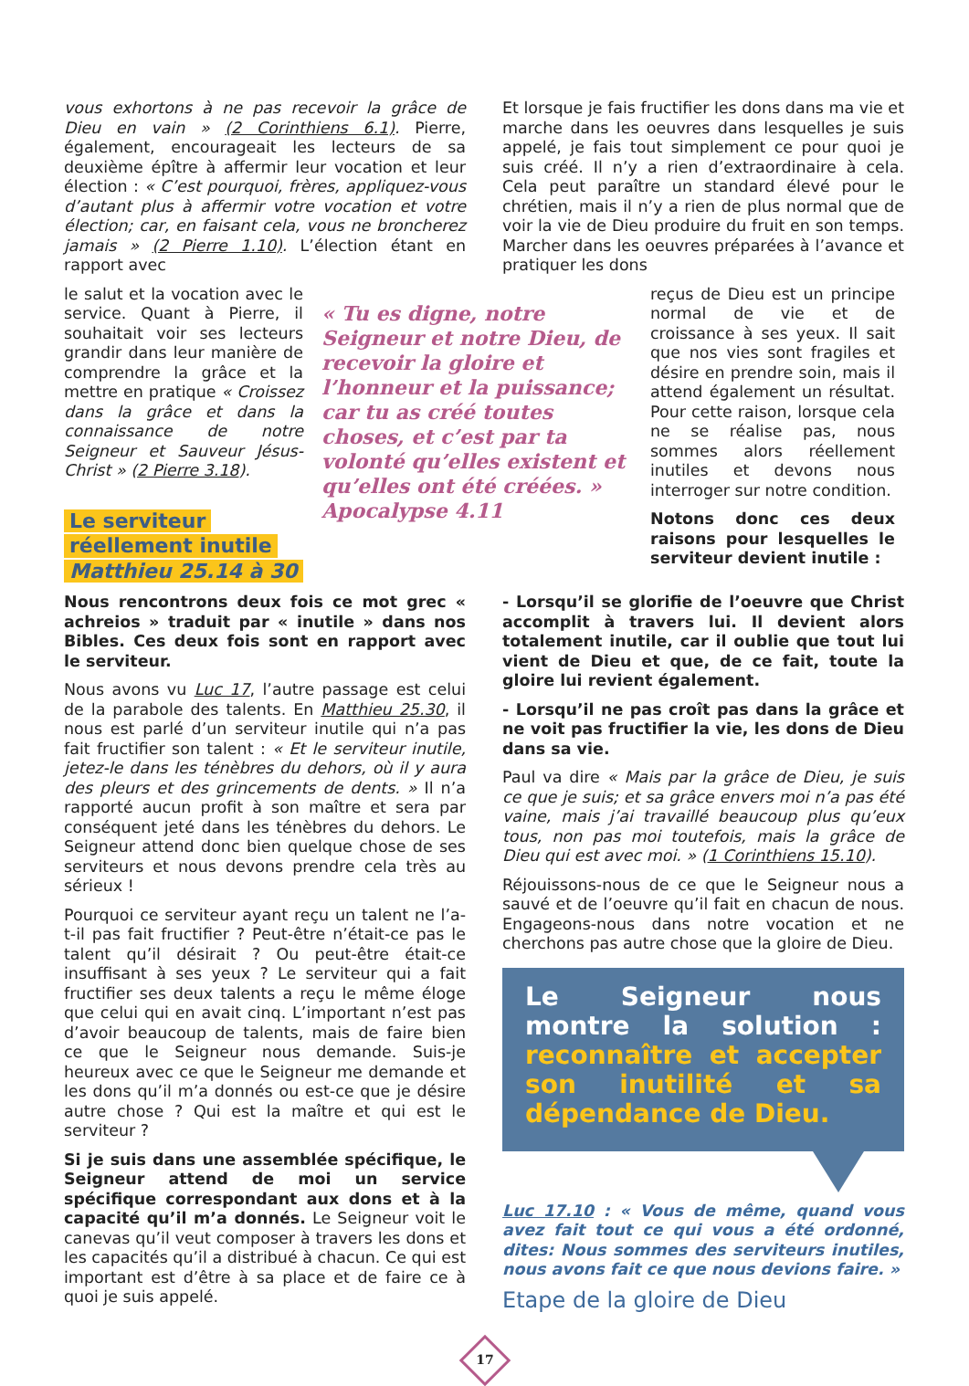vous exhortons à ne pas recevoir la grâce de Dieu en vain » (2 Corinthiens 6.1). Pierre, également, encourageait les lecteurs de sa deuxième épître à affermir leur vocation et leur élection : « C’est pourquoi, frères, appliquez-vous d’autant plus à affermir votre vocation et votre élection; car, en faisant cela, vous ne broncherez jamais » (2 Pierre 1.10). L’élection étant en rapport avec
Et lorsque je fais fructifier les dons dans ma vie et marche dans les oeuvres dans lesquelles je suis appelé, je fais tout simplement ce pour quoi je suis créé. Il n’y a rien d’extraordinaire à cela. Cela peut paraître un standard élevé pour le chrétien, mais il n’y a rien de plus normal que de voir la vie de Dieu produire du fruit en son temps. Marcher dans les oeuvres préparées à l’avance et pratiquer les dons
le salut et la vocation avec le service. Quant à Pierre, il souhaitait voir ses lecteurs grandir dans leur manière de comprendre la grâce et la mettre en pratique « Croissez dans la grâce et dans la connaissance de notre Seigneur et Sauveur Jésus-Christ » (2 Pierre 3.18).
Le serviteur
réellement inutile
Matthieu 25.14 à 30
« Tu es digne, notre Seigneur et notre Dieu, de recevoir la gloire et l’honneur et la puissance; car tu as créé toutes choses, et c’est par ta volonté qu’elles existent et qu’elles ont été créées. » Apocalypse 4.11
reçus de Dieu est un principe normal de vie et de croissance à ses yeux. Il sait que nos vies sont fragiles et désire en prendre soin, mais il attend également un résultat. Pour cette raison, lorsque cela ne se réalise pas, nous sommes alors réellement inutiles et devons nous interroger sur notre condition.
Notons donc ces deux raisons pour lesquelles le serviteur devient inutile :
Nous rencontrons deux fois ce mot grec « achreios » traduit par « inutile » dans nos Bibles. Ces deux fois sont en rapport avec le serviteur.
Nous avons vu Luc 17, l’autre passage est celui de la parabole des talents. En Matthieu 25.30, il nous est parlé d’un serviteur inutile qui n’a pas fait fructifier son talent : « Et le serviteur inutile, jetez-le dans les ténèbres du dehors, où il y aura des pleurs et des grincements de dents. » Il n’a rapporté aucun profit à son maître et sera par conséquent jeté dans les ténèbres du dehors. Le Seigneur attend donc bien quelque chose de ses serviteurs et nous devons prendre cela très au sérieux !
Pourquoi ce serviteur ayant reçu un talent ne l’a-t-il pas fait fructifier ? Peut-être n’était-ce pas le talent qu’il désirait ? Ou peut-être était-ce insuffisant à ses yeux ? Le serviteur qui a fait fructifier ses deux talents a reçu le même éloge que celui qui en avait cinq. L’important n’est pas d’avoir beaucoup de talents, mais de faire bien ce que le Seigneur nous demande. Suis-je heureux avec ce que le Seigneur me demande et les dons qu’il m’a donnés ou est-ce que je désire autre chose ? Qui est la maître et qui est le serviteur ?
Si je suis dans une assemblée spécifique, le Seigneur attend de moi un service spécifique correspondant aux dons et à la capacité qu’il m’a donnés. Le Seigneur voit le canevas qu’il veut composer à travers les dons et les capacités qu’il a distribué à chacun. Ce qui est important est d’être à sa place et de faire ce à quoi je suis appelé.
- Lorsqu’il se glorifie de l’oeuvre que Christ accomplit à travers lui. Il devient alors totalement inutile, car il oublie que tout lui vient de Dieu et que, de ce fait, toute la gloire lui revient également.
- Lorsqu’il ne pas croît pas dans la grâce et ne voit pas fructifier la vie, les dons de Dieu dans sa vie.
Paul va dire « Mais par la grâce de Dieu, je suis ce que je suis; et sa grâce envers moi n’a pas été vaine, mais j’ai travaillé beaucoup plus qu’eux tous, non pas moi toutefois, mais la grâce de Dieu qui est avec moi. » (1 Corinthiens 15.10).
Réjouissons-nous de ce que le Seigneur nous a sauvé et de l’oeuvre qu’il fait en chacun de nous. Engageons-nous dans notre vocation et ne cherchons pas autre chose que la gloire de Dieu.
Le Seigneur nous montre la solution : reconnaître et accepter son inutilité et sa dépendance de Dieu.
Luc 17.10 : « Vous de même, quand vous avez fait tout ce qui vous a été ordonné, dites: Nous sommes des serviteurs inutiles, nous avons fait ce que nous devions faire. »
Etape de la gloire de Dieu
17